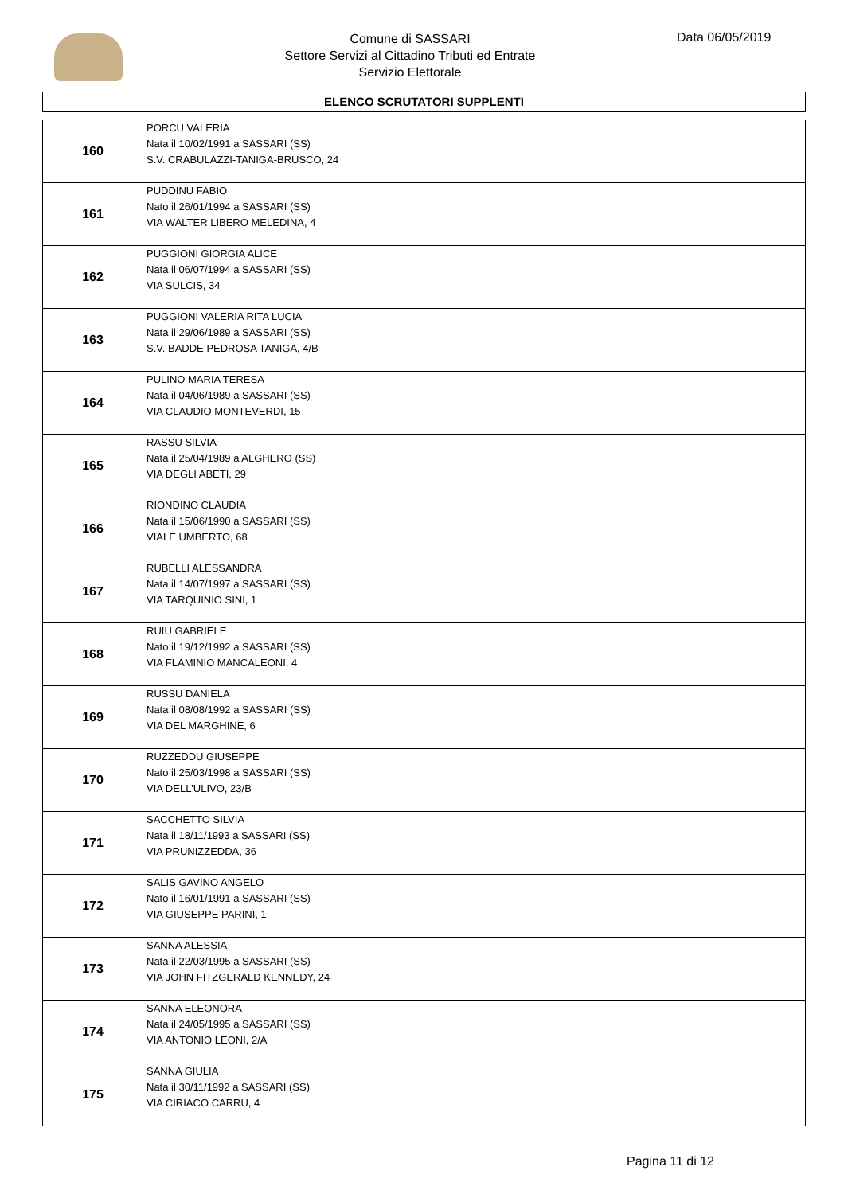Comune di SASSARI
Settore Servizi al Cittadino Tributi ed Entrate
Servizio Elettorale
Data 06/05/2019
ELENCO SCRUTATORI SUPPLENTI
| 160 | PORCU VALERIA Nata il 10/02/1991 a SASSARI (SS) S.V. CRABULAZZI-TANIGA-BRUSCO, 24 |
| 161 | PUDDINU FABIO Nato il 26/01/1994 a SASSARI (SS) VIA WALTER LIBERO MELEDINA, 4 |
| 162 | PUGGIONI GIORGIA ALICE Nata il 06/07/1994 a SASSARI (SS) VIA SULCIS, 34 |
| 163 | PUGGIONI VALERIA RITA LUCIA Nata il 29/06/1989 a SASSARI (SS) S.V. BADDE PEDROSA TANIGA, 4/B |
| 164 | PULINO MARIA TERESA Nata il 04/06/1989 a SASSARI (SS) VIA CLAUDIO MONTEVERDI, 15 |
| 165 | RASSU SILVIA Nata il 25/04/1989 a ALGHERO (SS) VIA DEGLI ABETI, 29 |
| 166 | RIONDINO CLAUDIA Nata il 15/06/1990 a SASSARI (SS) VIALE UMBERTO, 68 |
| 167 | RUBELLI ALESSANDRA Nata il 14/07/1997 a SASSARI (SS) VIA TARQUINIO SINI, 1 |
| 168 | RUIU GABRIELE Nato il 19/12/1992 a SASSARI (SS) VIA FLAMINIO MANCALEONI, 4 |
| 169 | RUSSU DANIELA Nata il 08/08/1992 a SASSARI (SS) VIA DEL MARGHINE, 6 |
| 170 | RUZZEDDU GIUSEPPE Nato il 25/03/1998 a SASSARI (SS) VIA DELL'ULIVO, 23/B |
| 171 | SACCHETTO SILVIA Nata il 18/11/1993 a SASSARI (SS) VIA PRUNIZZEDDA, 36 |
| 172 | SALIS GAVINO ANGELO Nato il 16/01/1991 a SASSARI (SS) VIA GIUSEPPE PARINI, 1 |
| 173 | SANNA ALESSIA Nata il 22/03/1995 a SASSARI (SS) VIA JOHN FITZGERALD KENNEDY, 24 |
| 174 | SANNA ELEONORA Nata il 24/05/1995 a SASSARI (SS) VIA ANTONIO LEONI, 2/A |
| 175 | SANNA GIULIA Nata il 30/11/1992 a SASSARI (SS) VIA CIRIACO CARRU, 4 |
Pagina 11 di 12